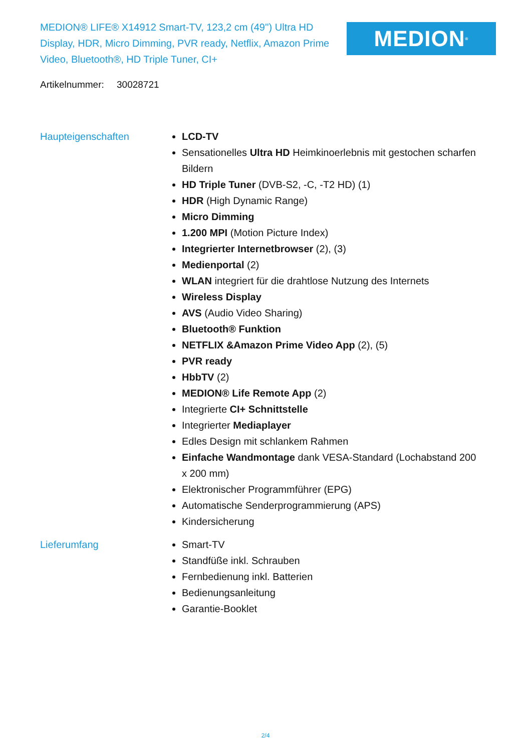MEDION® LIFE® X14912 Smart-TV, 123,2 cm (49'') Ultra HD Display, HDR, Micro Dimming, PVR ready, Netflix, Amazon Prime Video, Bluetooth®, HD Triple Tuner, CI+
MEDION<sup>®</sup>
Artikelnummer: 30028721
Haupteigenschaften LCD-TV
Sensationelles Ultra HD Heimkinoerlebnis mit gestochen scharfen Bildern
HD Triple Tuner (DVB-S2, -C, -T2 HD) (1)
HDR (High Dynamic Range)
Micro Dimming
1.200 MPI (Motion Picture Index)
Integrierter Internetbrowser (2), (3)
Medienportal (2)
WLAN integriert für die drahtlose Nutzung des Internets
Wireless Display
AVS (Audio Video Sharing)
Bluetooth® Funktion
NETFLIX &Amazon Prime Video App (2), (5)
PVR ready
HbbTV (2)
MEDION® Life Remote App (2)
Integrierte CI+ Schnittstelle
Integrierter Mediaplayer
Edles Design mit schlankem Rahmen
Einfache Wandmontage dank VESA-Standard (Lochabstand 200 x 200 mm)
Elektronischer Programmführer (EPG)
Automatische Senderprogrammierung (APS)
Kindersicherung
Lieferumfang Smart-TV
Standfüße inkl. Schrauben
Fernbedienung inkl. Batterien
Bedienungsanleitung
Garantie-Booklet
2/4